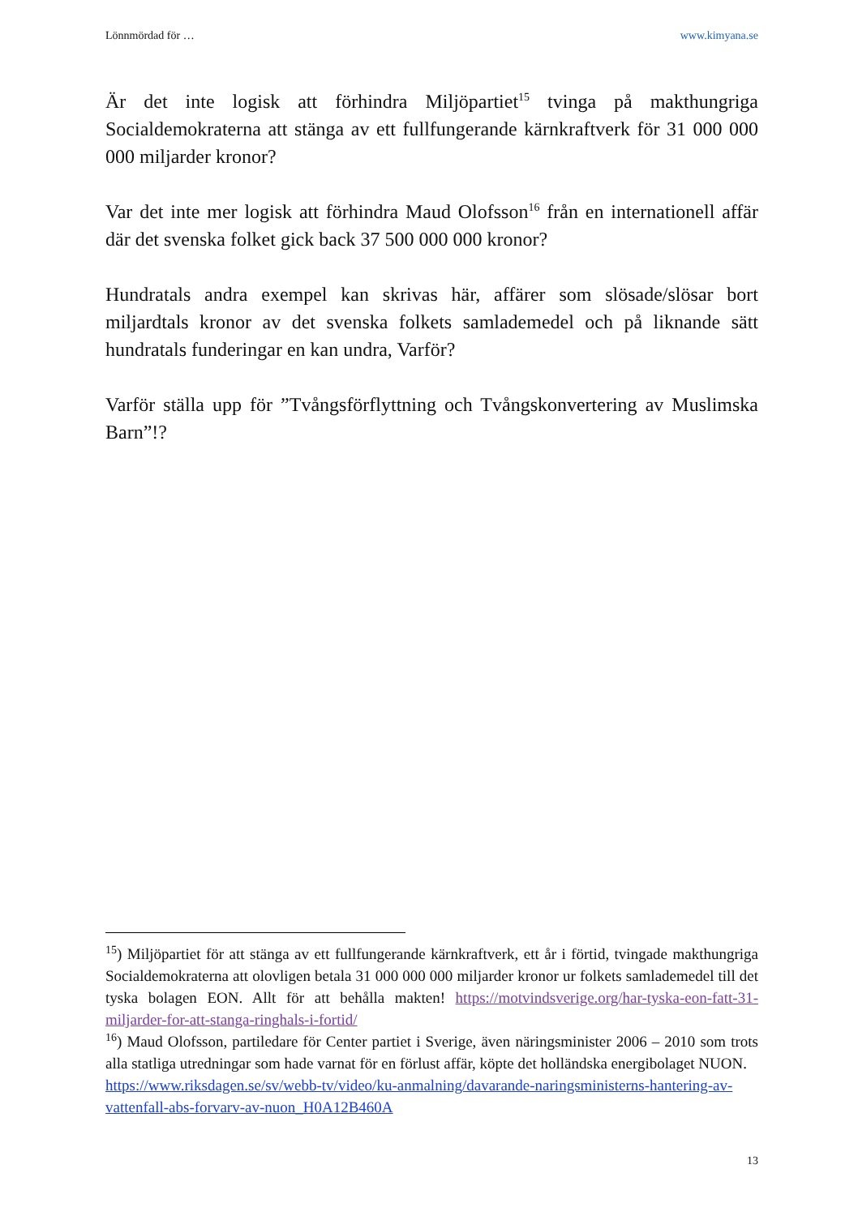Lönnmördad för … www.kimyana.se
Är det inte logisk att förhindra Miljöpartiet<sup>15</sup> tvinga på makthungriga Socialdemokraterna att stänga av ett fullfungerande kärnkraftverk för 31 000 000 000 miljarder kronor?
Var det inte mer logisk att förhindra Maud Olofsson<sup>16</sup> från en internationell affär där det svenska folket gick back 37 500 000 000 kronor?
Hundratals andra exempel kan skrivas här, affärer som slösade/slösar bort miljardtals kronor av det svenska folkets samlademedel och på liknande sätt hundratals funderingar en kan undra, Varför?
Varför ställa upp för ”Tvångsförflyttning och Tvångskonvertering av Muslimska Barn”!?
<sup>15</sup>) Miljöpartiet för att stänga av ett fullfungerande kärnkraftverk, ett år i förtid, tvingade makthungriga Socialdemokraterna att olovligen betala 31 000 000 000 miljarder kronor ur folkets samlademedel till det tyska bolagen EON. Allt för att behålla makten! https://motvindsverige.org/har-tyska-eon-fatt-31-miljarder-for-att-stanga-ringhals-i-fortid/
<sup>16</sup>) Maud Olofsson, partiledare för Center partiet i Sverige, även näringsminister 2006 – 2010 som trots alla statliga utredningar som hade varnat för en förlust affär, köpte det holländska energibolaget NUON.
https://www.riksdagen.se/sv/webb-tv/video/ku-anmalning/davarande-naringsministerns-hantering-av-vattenfall-abs-forvarv-av-nuon_H0A12B460A
13